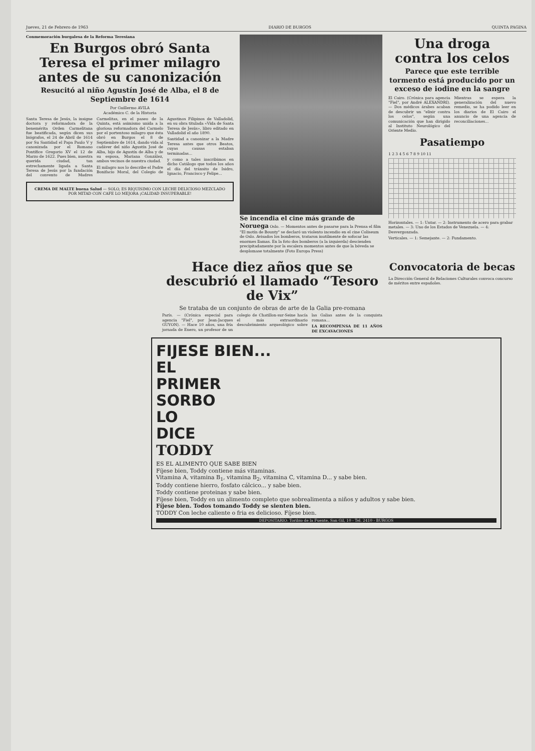Jueves, 21 de Febrero de 1963 DIARIO DE BURGOS QUINTA PAGINA
Conmemoración burgalesa de la Reforma Teresiana
En Burgos obró Santa Teresa el primer milagro antes de su canonización
Resucitó al niño Agustín José de Alba, el 8 de Septiembre de 1614
Por Guillermo AVILA
Académico C. de la Historia
Santa Teresa de Jesús, la insigne doctora y reformadora de la benemérita Orden Carmelitana fue beatificada, según dicen sus biógrafos, el 24 de Abril de 1614 por Su Santidad el Papa Paulo V y canonizada por el Romano Pontífice Gregorio XV el 12 de Marzo de 1622. Pues bien, nuestra querida ciudad, tan estrechamente ligada a Santa Teresa de Jesús por la fundación del convento de Madres Carmelitas, en el paseo de la Quinta, está asimismo unida a la gloriosa reformadora del Carmelo por el portentoso milagro que ésta obró en Burgos el 8 de Septiembre de 1614, dando vida al cadáver del niño Agustín José de Alba, hijo de Agustín de Alba y de su esposa, Mariana González, ambos vecinos de nuestra ciudad.
El milagro nos lo describe el Padre Bonifacio Moral, del Colegio de Agustinos Filipinos de Valladolid, en su obra titulada «Vida de Santa Teresa de Jesús», libro editado en Valladolid el año 1890.
Santidad a canonizar a la Madre Teresa antes que otros Beatos, cuyas causas estaban terminadas...
y como a tales inscribimos en dicho Catálogo que todos los años el día del tránsito de Isidro, Ignacio, Francisco y Felipe...
CREMA DE MALTE buena Salud — SOLO, ES RIQUISIMO CON LECHE DELICIOSO MEZCLADO POR MITAD CON CAFE LO MEJORA ¡CALIDAD INSUPERABLE!
Se incendia el cine más grande de Noruega Oslo. — Momentos antes de pasarse para la Prensa el film "El motín de Bounty" se declaró un violento incendio en el cine Coliseum de Oslo. Avisados los bomberos, trataron inutilmente de sofocar las enormes llamas. En la foto dos bomberos (a la izquierda) descienden precipitadamente por la escalera momentos antes de que la bóveda se desplomase totalmente (Foto Europa Press)
Una droga contra los celos
Parece que este terrible tormento está producido por un exceso de iodine en la sangre
El Cairo. (Crónica para agencia "Fiel", por André ALEXANDRI).— Dos médicos árabes acaban de descubrir un "elixir contra los celos", según una comunicación que han dirigido al Instituto Neurológico del Oriente Medio.
Mientras se espera la generalización del nuevo remedio, se ha podido leer en los diarios de El Cairo el anuncio de una agencia de reconciliaciones...
Pasatiempo
1 2 3 4 5 6 7 8 9 10 11
Horizontales. — 1: Untar. — 2: Instrumento de acero para grabar metales. — 3: Uno de los Estados de Venezuela. — 4: Desvergonzada.
Verticales. — 1: Semejante. — 2: Fundamento.
Hace diez años que se descubrió el llamado “Tesoro de Vix”
Se trataba de un conjunto de obras de arte de la Galia pre-romana
París. — (Crónica especial para agencia "Fiel", por Jean-Jacques GUYON). — Hace 10 años, una fría jornada de Enero, un profesor de un colegio de Chatillon-sur-Seine hacía el más extraordinario descubrimiento arqueológico sobre las Galias antes de la conquista romana...
LA RECOMPENSA DE 11 AÑOS DE EXCAVACIONES
Convocatoria de becas
La Dirección General de Relaciones Culturales convoca concurso de méritos entre españoles.
FIJESE BIEN...
EL
PRIMER
SORBO
LO
DICE
TODDY
ES EL ALIMENTO QUE SABE BIEN
Fíjese bien, Toddy contiene más vitaminas.
Vitamina A, vitamina B<sub>1</sub>, vitamina B<sub>2</sub>, vitamina C, vitamina D... y sabe bien.
Toddy contiene hierro, fosfato cálcico... y sabe bien.
Toddy contiene proteinas y sabe bien.
Fíjese bien, Toddy en un alimento completo que sobrealimenta a niños y adultos y sabe bien.
Fíjese bien. Todos tomando Toddy se sienten bien.
TODDY Con leche caliente o fria es delicioso. Fíjese bien.
DEPOSITARIO: Toribio de la Fuente, San Gil, 10 - Tel. 2410 - BURGOS